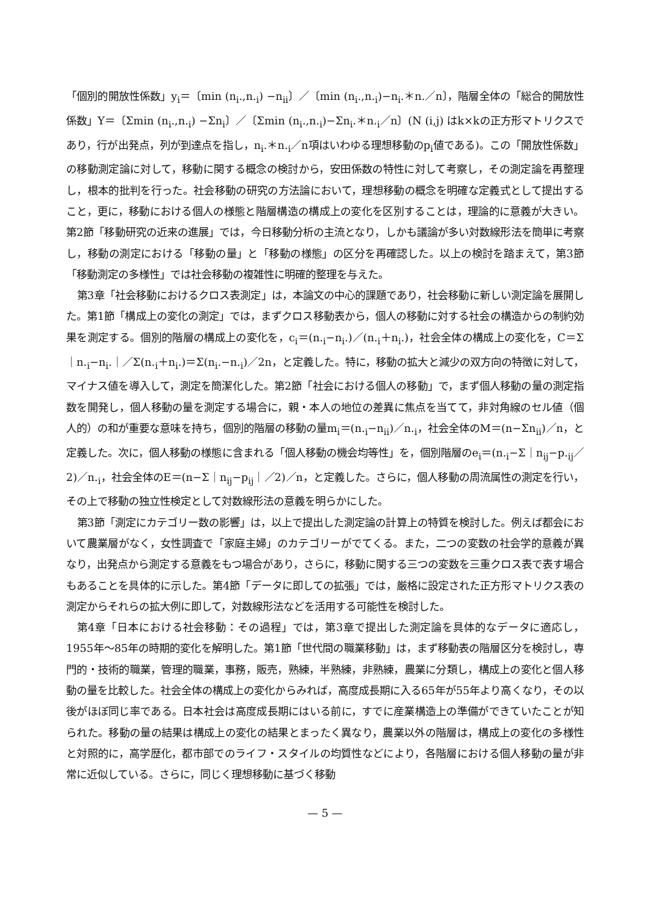「個別的開放性係数」y<sub>i</sub>＝〔min (n<sub>i</sub>.,n.<sub>i</sub>) −n<sub>ii</sub>〕／〔min (n<sub>i</sub>.,n.<sub>i</sub>)−n<sub>i</sub>.＊n.／n〕，階層全体の「総合的開放性係数」Y＝〔Σmin (n<sub>i</sub>.,n.<sub>i</sub>) −Σn<sub>i</sub>〕／〔Σmin (n<sub>i</sub>.,n.<sub>i</sub>)−Σn<sub>i</sub>.＊n.<sub>i</sub>／n〕(N (i,j) はk×kの正方形マトリクスであり，行が出発点，列が到達点を指し，n<sub>i</sub>.＊n.<sub>i</sub>／n項はいわゆる理想移動のp<sub>i</sub>値である)。この「開放性係数」の移動測定論に対して，移動に関する概念の検討から，安田係数の特性に対して考察し，その測定論を再整理し，根本的批判を行った。社会移動の研究の方法論において，理想移動の概念を明確な定義式として提出すること，更に，移動における個人の様態と階層構造の構成上の変化を区別することは，理論的に意義が大きい。第2節「移動研究の近来の進展」では，今日移動分析の主流となり，しかも議論が多い対数線形法を簡単に考察し，移動の測定における「移動の量」と「移動の様態」の区分を再確認した。以上の検討を踏まえて，第3節「移動測定の多様性」では社会移動の複雑性に明確的整理を与えた。
第3章「社会移動におけるクロス表測定」は，本論文の中心的課題であり，社会移動に新しい測定論を展開した。第1節「構成上の変化の測定」では，まずクロス移動表から，個人の移動に対する社会の構造からの制約効果を測定する。個別的階層の構成上の変化を，c<sub>i</sub>＝(n.<sub>i</sub>−n<sub>i</sub>.)／(n.<sub>i</sub>＋n<sub>i</sub>.)，社会全体の構成上の変化を，C＝Σ｜n.<sub>i</sub>−n<sub>i</sub>.｜／Σ(n.<sub>i</sub>＋n<sub>i</sub>.)＝Σ(n<sub>i</sub>.−n.<sub>i</sub>)／2n，と定義した。特に，移動の拡大と減少の双方向の特徴に対して，マイナス値を導入して，測定を簡潔化した。第2節「社会における個人の移動」で，まず個人移動の量の測定指数を開発し，個人移動の量を測定する場合に，親・本人の地位の差異に焦点を当てて，非対角線のセル値（個人的）の和が重要な意味を持ち，個別的階層の移動の量m<sub>i</sub>＝(n.<sub>i</sub>−n<sub>ii</sub>)／n.<sub>i</sub>，社会全体のM＝(n−Σn<sub>ii</sub>)／n，と定義した。次に，個人移動の様態に含まれる「個人移動の機会均等性」を，個別階層のe<sub>i</sub>＝(n.<sub>i</sub>−Σ｜n<sub>ij</sub>−p.<sub>ij</sub>／2)／n.<sub>i</sub>，社会全体のE＝(n−Σ｜n<sub>ij</sub>−p<sub>ij</sub>｜／2)／n，と定義した。さらに，個人移動の周流属性の測定を行い，その上で移動の独立性検定として対数線形法の意義を明らかにした。
第3節「測定にカテゴリー数の影響」は，以上で提出した測定論の計算上の特質を検討した。例えば都会において農業層がなく，女性調査で「家庭主婦」のカテゴリーがでてくる。また，二つの変数の社会学的意義が異なり，出発点から測定する意義をもつ場合があり，さらに，移動に関する三つの変数を三重クロス表で表す場合もあることを具体的に示した。第4節「データに即しての拡張」では，厳格に設定された正方形マトリクス表の測定からそれらの拡大例に即して，対数線形法などを活用する可能性を検討した。
第4章「日本における社会移動：その過程」では，第3章で提出した測定論を具体的なデータに適応し，1955年〜85年の時期的変化を解明した。第1節「世代間の職業移動」は，まず移動表の階層区分を検討し，専門的・技術的職業，管理的職業，事務，販売，熟練，半熟練，非熟練，農業に分類し，構成上の変化と個人移動の量を比較した。社会全体の構成上の変化からみれば，高度成長期に入る65年が55年より高くなり，その以後がほぼ同じ率である。日本社会は高度成長期にはいる前に，すでに産業構造上の準備ができていたことが知られた。移動の量の結果は構成上の変化の結果とまったく異なり，農業以外の階層は，構成上の変化の多様性と対照的に，高学歴化，都市部でのライフ・スタイルの均質性などにより，各階層における個人移動の量が非常に近似している。さらに，同じく理想移動に基づく移動
— 5 —